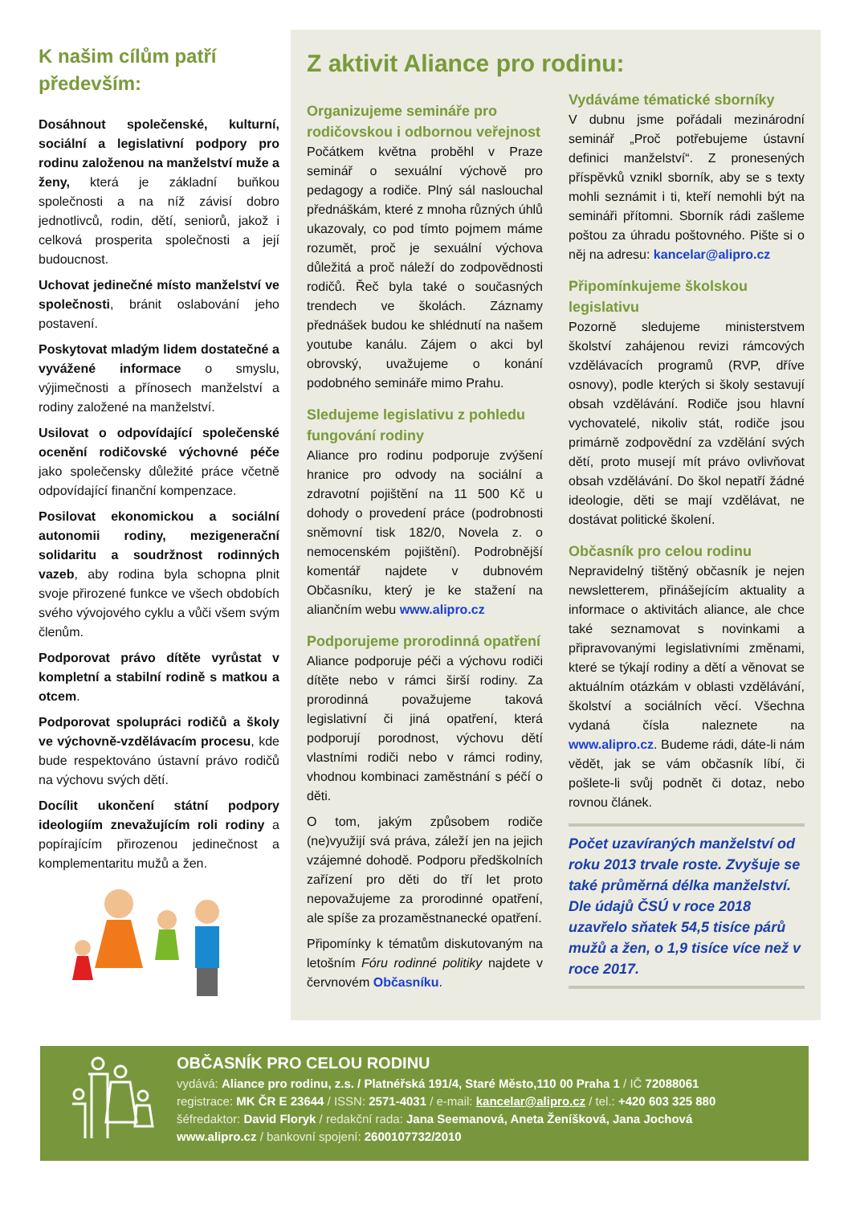K našim cílům patří především:
Dosáhnout společenské, kulturní, sociální a legislativní podpory pro rodinu založenou na manželství muže a ženy, která je základní buňkou společnosti a na níž závisí dobro jednotlivců, rodin, dětí, seniorů, jakož i celková prosperita společnosti a její budoucnost.
Uchovat jedinečné místo manželství ve společnosti, bránit oslabování jeho postavení.
Poskytovat mladým lidem dostatečné a vyvážené informace o smyslu, výjimečnosti a přínosech manželství a rodiny založené na manželství.
Usilovat o odpovídající společenské ocenění rodičovské výchovné péče jako společensky důležité práce včetně odpovídající finanční kompenzace.
Posilovat ekonomickou a sociální autonomii rodiny, mezigenerační solidaritu a soudržnost rodinných vazeb, aby rodina byla schopna plnit svoje přirozené funkce ve všech obdobích svého vývojového cyklu a vůči všem svým členům.
Podporovat právo dítěte vyrůstat v kompletní a stabilní rodině s matkou a otcem.
Podporovat spolupráci rodičů a školy ve výchovně-vzdělávacím procesu, kde bude respektováno ústavní právo rodičů na výchovu svých dětí.
Docílit ukončení státní podpory ideologiím znevažujícím roli rodiny a popírajícím přirozenou jedinečnost a komplementaritu mužů a žen.
Z aktivit Aliance pro rodinu:
Organizujeme semináře pro rodičovskou i odbornou veřejnost
Počátkem května proběhl v Praze seminář o sexuální výchově pro pedagogy a rodiče. Plný sál naslouchal přednáškám, které z mnoha různých úhlů ukazovaly, co pod tímto pojmem máme rozumět, proč je sexuální výchova důležitá a proč náleží do zodpovědnosti rodičů. Řeč byla také o současných trendech ve školách. Záznamy přednášek budou ke shlédnutí na našem youtube kanálu. Zájem o akci byl obrovský, uvažujeme o konání podobného semináře mimo Prahu.
Sledujeme legislativu z pohledu fungování rodiny
Aliance pro rodinu podporuje zvýšení hranice pro odvody na sociální a zdravotní pojištění na 11 500 Kč u dohody o provedení práce (podrobnosti sněmovní tisk 182/0, Novela z. o nemocenském pojištění). Podrobnější komentář najdete v dubnovém Občasníku, který je ke stažení na aliančním webu www.alipro.cz
Podporujeme prorodinná opatření
Aliance podporuje péči a výchovu rodiči dítěte nebo v rámci širší rodiny. Za prorodinná považujeme taková legislativní či jiná opatření, která podporují porodnost, výchovu dětí vlastními rodiči nebo v rámci rodiny, vhodnou kombinaci zaměstnání s péčí o děti.
O tom, jakým způsobem rodiče (ne)využijí svá práva, záleží jen na jejich vzájemné dohodě. Podporu předškolních zařízení pro děti do tří let proto nepovažujeme za prorodinné opatření, ale spíše za prozaměstnanecké opatření.
Připomínky k tématům diskutovaným na letošním Fóru rodinné politiky najdete v červnovém Občasníku.
Vydáváme tématické sborníky
V dubnu jsme pořádali mezinárodní seminář „Proč potřebujeme ústavní definici manželství“. Z pronesených příspěvků vznikl sborník, aby se s texty mohli seznámit i ti, kteří nemohli být na semináři přítomni. Sborník rádi zašleme poštou za úhradu poštovného. Pište si o něj na adresu: kancelar@alipro.cz
Připomínkujeme školskou legislativu
Pozorně sledujeme ministerstvem školství zahájenou revizi rámcových vzdělávacích programů (RVP, dříve osnovy), podle kterých si školy sestavují obsah vzdělávání. Rodiče jsou hlavní vychovatelé, nikoliv stát, rodiče jsou primárně zodpovědní za vzdělání svých dětí, proto musejí mít právo ovlivňovat obsah vzdělávání. Do škol nepatří žádné ideologie, děti se mají vzdělávat, ne dostávat politické školení.
Občasník pro celou rodinu
Nepravidelný tištěný občasník je nejen newsletterem, přinášejícím aktuality a informace o aktivitách aliance, ale chce také seznamovat s novinkami a připravovanými legislativními změnami, které se týkají rodiny a dětí a věnovat se aktuálním otázkám v oblasti vzdělávání, školství a sociálních věcí. Všechna vydaná čísla naleznete na www.alipro.cz. Budeme rádi, dáte-li nám vědět, jak se vám občasník líbí, či pošlete-li svůj podnět či dotaz, nebo rovnou článek.
Počet uzavíraných manželství od roku 2013 trvale roste. Zvyšuje se také průměrná délka manželství. Dle údajů ČSÚ v roce 2018 uzavřelo sňatek 54,5 tisíce párů mužů a žen, o 1,9 tisíce více než v roce 2017.
OBČASNÍK PRO CELOU RODINU
vydává: Aliance pro rodinu, z.s. / Platnéřská 191/4, Staré Město,110 00 Praha 1 / IČ 72088061
registrace: MK ČR E 23644 / ISSN: 2571-4031 / e-mail: kancelar@alipro.cz / tel.: +420 603 325 880
šéfredaktor: David Floryk / redakční rada: Jana Seemanová, Aneta Ženíšková, Jana Jochová
www.alipro.cz / bankovní spojení: 2600107732/2010